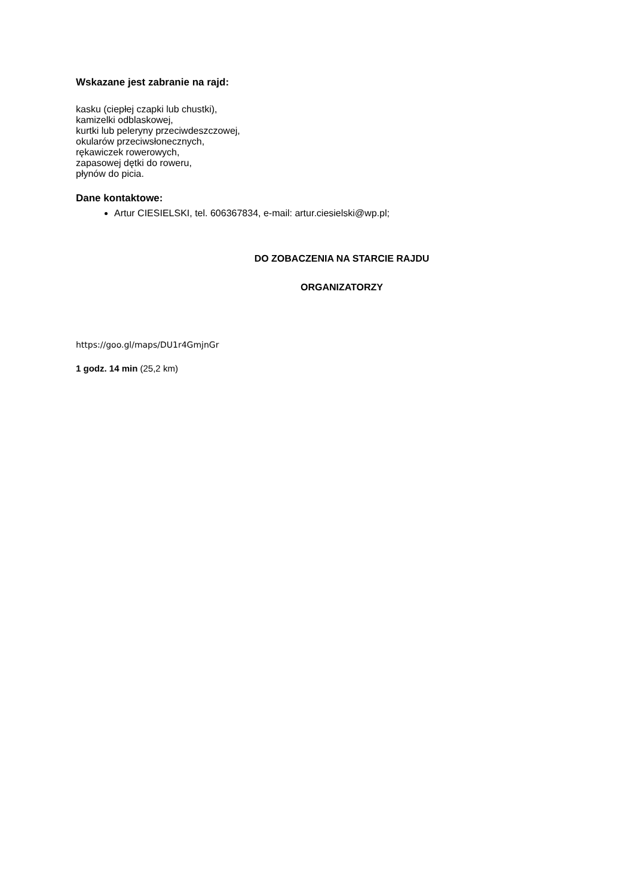Wskazane jest zabranie na rajd:
kasku (ciepłej czapki lub chustki),
kamizelki odblaskowej,
kurtki lub peleryny przeciwdeszczowej,
okularów przeciwsłonecznych,
rękawiczek rowerowych,
zapasowej dętki do roweru,
płynów do picia.
Dane kontaktowe:
Artur CIESIELSKI, tel. 606367834, e-mail: artur.ciesielski@wp.pl;
DO ZOBACZENIA NA STARCIE RAJDU
ORGANIZATORZY
https://goo.gl/maps/DU1r4GmjnGr
1 godz. 14 min (25,2 km)